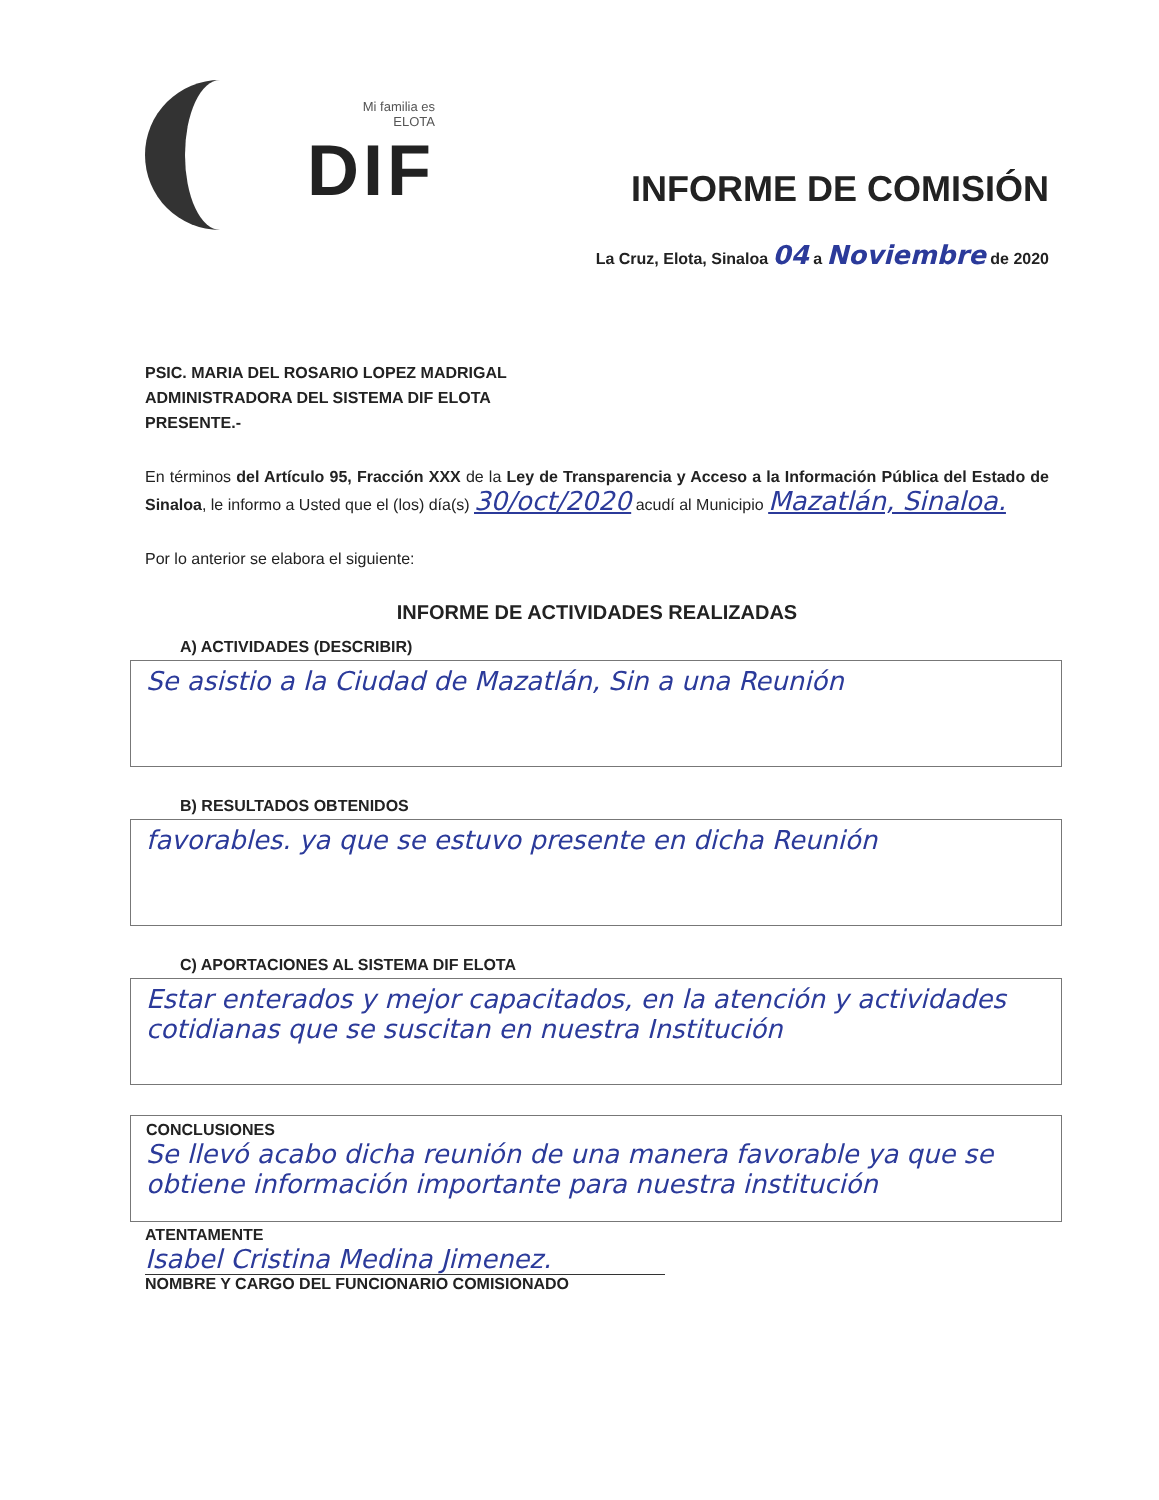Mi familia es
ELOTA
DIF
INFORME DE COMISIÓN
La Cruz, Elota, Sinaloa 04 a Noviembre de 2020
PSIC. MARIA DEL ROSARIO LOPEZ MADRIGAL
ADMINISTRADORA DEL SISTEMA DIF ELOTA
PRESENTE.-
En términos del Artículo 95, Fracción XXX de la Ley de Transparencia y Acceso a la Información Pública del Estado de Sinaloa, le informo a Usted que el (los) día(s) 30/oct/2020 acudí al Municipio Mazatlán, Sinaloa.
Por lo anterior se elabora el siguiente:
INFORME DE ACTIVIDADES REALIZADAS
A) ACTIVIDADES (DESCRIBIR)
Se asistio a la Ciudad de Mazatlán, Sin a una Reunión
B) RESULTADOS OBTENIDOS
favorables. ya que se estuvo presente en dicha Reunión
C) APORTACIONES AL SISTEMA DIF ELOTA
Estar enterados y mejor capacitados, en la atención y actividades cotidianas que se suscitan en nuestra Institución
CONCLUSIONES
Se llevó acabo dicha reunión de una manera favorable ya que se obtiene información importante para nuestra institución
ATENTAMENTE
Isabel Cristina Medina Jimenez.
NOMBRE Y CARGO DEL FUNCIONARIO COMISIONADO